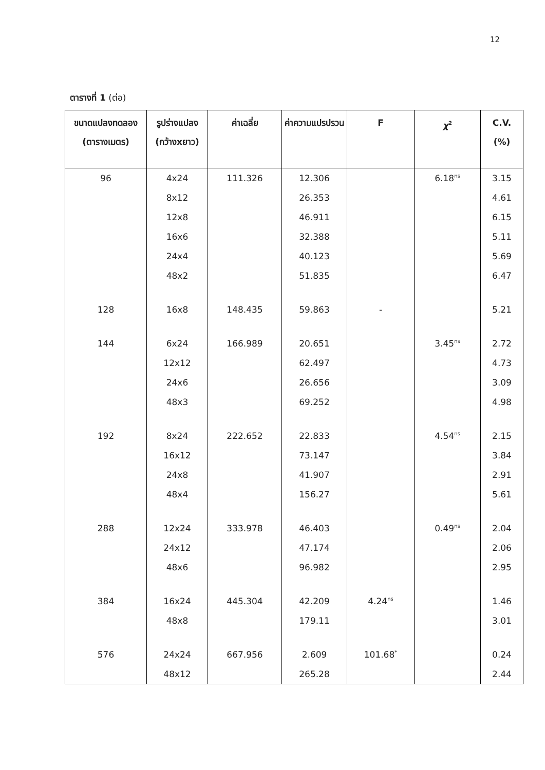12
ตารางที่ 1 (ต่อ)
| ขนาดแปลงทดลอง (ตารางเมตร) | รูปร่างแปลง (กว้างxยาว) | ค่าเฉลี่ย | ค่าความแปรปรวน | F | χ<sup>2</sup> | C.V. (%) |
| --- | --- | --- | --- | --- | --- | --- |
| 96 | 4x24 | 111.326 | 12.306 | | 6.18<sup>ns</sup> | 3.15 |
| | 8x12 | | 26.353 | | | 4.61 |
| | 12x8 | | 46.911 | | | 6.15 |
| | 16x6 | | 32.388 | | | 5.11 |
| | 24x4 | | 40.123 | | | 5.69 |
| | 48x2 | | 51.835 | | | 6.47 |
| 128 | 16x8 | 148.435 | 59.863 | - | | 5.21 |
| 144 | 6x24 | 166.989 | 20.651 | | 3.45<sup>ns</sup> | 2.72 |
| | 12x12 | | 62.497 | | | 4.73 |
| | 24x6 | | 26.656 | | | 3.09 |
| | 48x3 | | 69.252 | | | 4.98 |
| 192 | 8x24 | 222.652 | 22.833 | | 4.54<sup>ns</sup> | 2.15 |
| | 16x12 | | 73.147 | | | 3.84 |
| | 24x8 | | 41.907 | | | 2.91 |
| | 48x4 | | 156.27 | | | 5.61 |
| 288 | 12x24 | 333.978 | 46.403 | | 0.49<sup>ns</sup> | 2.04 |
| | 24x12 | | 47.174 | | | 2.06 |
| | 48x6 | | 96.982 | | | 2.95 |
| 384 | 16x24 | 445.304 | 42.209 | 4.24<sup>ns</sup> | | 1.46 |
| | 48x8 | | 179.11 | | | 3.01 |
| 576 | 24x24 | 667.956 | 2.609 | 101.68<sup>*</sup> | | 0.24 |
| | 48x12 | | 265.28 | | | 2.44 |